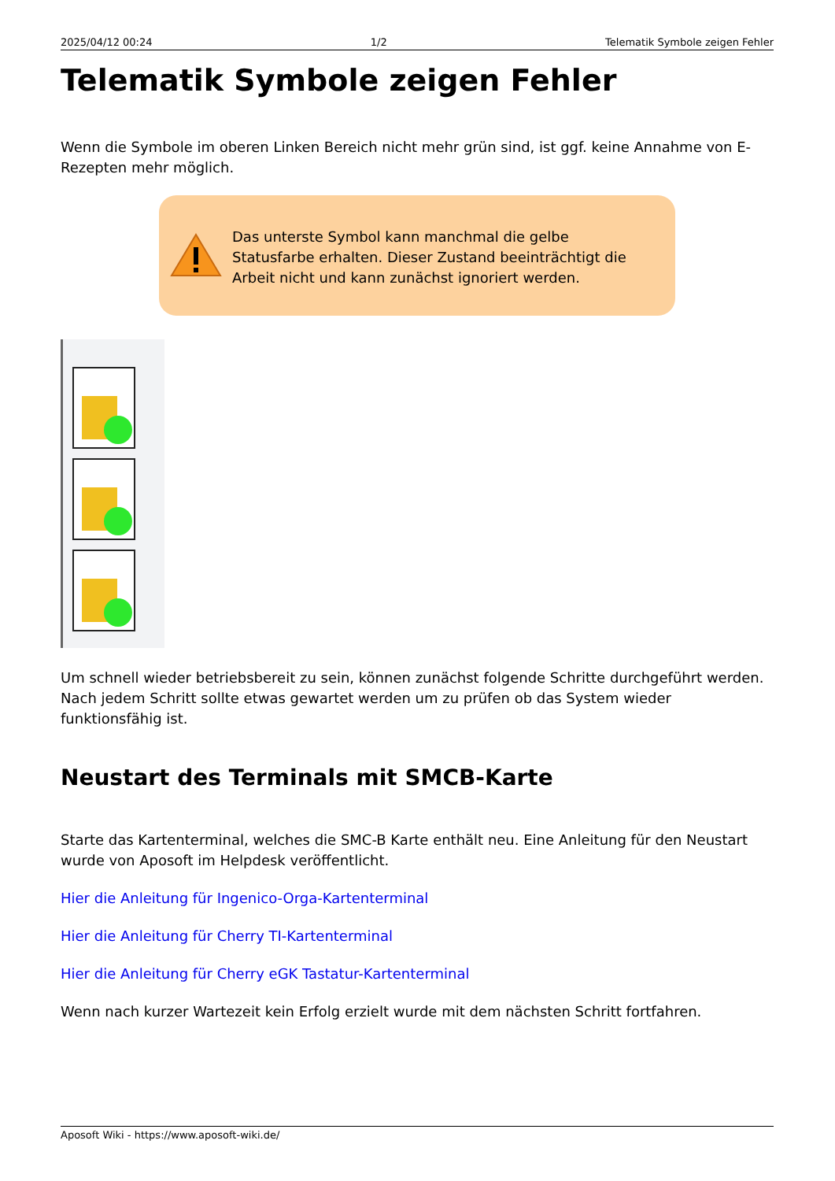2025/04/12 00:24 1/2 Telematik Symbole zeigen Fehler
Telematik Symbole zeigen Fehler
Wenn die Symbole im oberen Linken Bereich nicht mehr grün sind, ist ggf. keine Annahme von E-Rezepten mehr möglich.
Das unterste Symbol kann manchmal die gelbe Statusfarbe erhalten. Dieser Zustand beeinträchtigt die Arbeit nicht und kann zunächst ignoriert werden.
Um schnell wieder betriebsbereit zu sein, können zunächst folgende Schritte durchgeführt werden. Nach jedem Schritt sollte etwas gewartet werden um zu prüfen ob das System wieder funktionsfähig ist.
Neustart des Terminals mit SMCB-Karte
Starte das Kartenterminal, welches die SMC-B Karte enthält neu. Eine Anleitung für den Neustart wurde von Aposoft im Helpdesk veröffentlicht.
Hier die Anleitung für Ingenico-Orga-Kartenterminal
Hier die Anleitung für Cherry TI-Kartenterminal
Hier die Anleitung für Cherry eGK Tastatur-Kartenterminal
Wenn nach kurzer Wartezeit kein Erfolg erzielt wurde mit dem nächsten Schritt fortfahren.
Aposoft Wiki - https://www.aposoft-wiki.de/